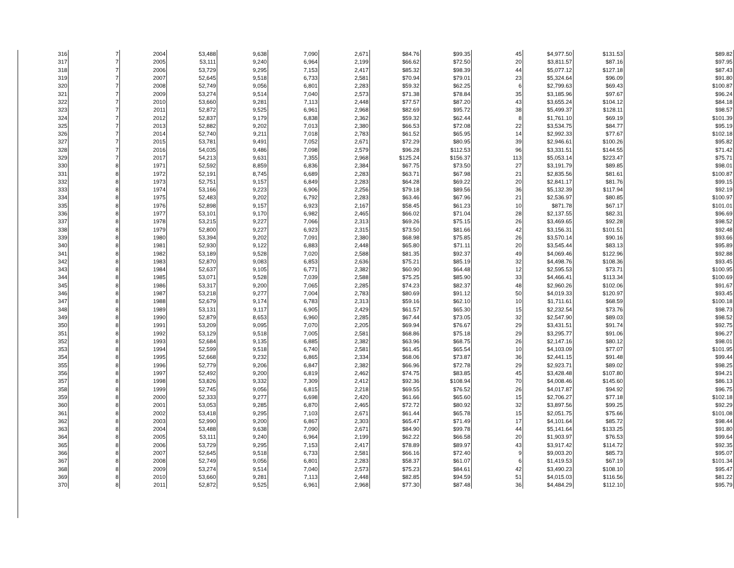| 316 | 7 | 2004 | 53,488 | 9,638 | 7,090 | 2,671 | $84.76 | $99.35 | 45 | $4,977.50 | $131.53 | $89.82 |
| 317 | 7 | 2005 | 53,111 | 9,240 | 6,964 | 2,199 | $66.62 | $72.50 | 20 | $3,811.57 | $87.16 | $97.95 |
| 318 | 7 | 2006 | 53,729 | 9,295 | 7,153 | 2,417 | $85.32 | $98.39 | 44 | $5,077.12 | $127.18 | $87.43 |
| 319 | 7 | 2007 | 52,645 | 9,518 | 6,733 | 2,581 | $70.94 | $79.01 | 23 | $5,324.64 | $96.09 | $91.80 |
| 320 | 7 | 2008 | 52,749 | 9,056 | 6,801 | 2,283 | $59.32 | $62.25 | 6 | $2,799.63 | $69.43 | $100.87 |
| 321 | 7 | 2009 | 53,274 | 9,514 | 7,040 | 2,573 | $71.38 | $78.84 | 35 | $3,185.96 | $97.67 | $96.24 |
| 322 | 7 | 2010 | 53,660 | 9,281 | 7,113 | 2,448 | $77.57 | $87.20 | 43 | $3,655.24 | $104.12 | $84.18 |
| 323 | 7 | 2011 | 52,872 | 9,525 | 6,961 | 2,968 | $82.69 | $95.72 | 38 | $5,499.37 | $128.11 | $98.57 |
| 324 | 7 | 2012 | 52,837 | 9,179 | 6,838 | 2,362 | $59.32 | $62.44 | 8 | $1,761.10 | $69.19 | $101.39 |
| 325 | 7 | 2013 | 52,882 | 9,202 | 7,013 | 2,380 | $66.53 | $72.08 | 22 | $3,534.75 | $84.77 | $95.19 |
| 326 | 7 | 2014 | 52,740 | 9,211 | 7,018 | 2,783 | $61.52 | $65.95 | 14 | $2,992.33 | $77.67 | $102.18 |
| 327 | 7 | 2015 | 53,781 | 9,491 | 7,052 | 2,671 | $72.29 | $80.95 | 39 | $2,946.61 | $100.26 | $95.82 |
| 328 | 7 | 2016 | 54,035 | 9,486 | 7,098 | 2,579 | $96.28 | $112.53 | 96 | $3,331.51 | $144.55 | $71.42 |
| 329 | 7 | 2017 | 54,213 | 9,631 | 7,355 | 2,968 | $125.24 | $156.37 | 113 | $5,053.14 | $223.47 | $75.71 |
| 330 | 8 | 1971 | 52,592 | 8,859 | 6,836 | 2,384 | $67.75 | $73.50 | 27 | $3,191.79 | $89.85 | $98.01 |
| 331 | 8 | 1972 | 52,191 | 8,745 | 6,689 | 2,283 | $63.71 | $67.98 | 21 | $2,835.56 | $81.61 | $100.87 |
| 332 | 8 | 1973 | 52,751 | 9,157 | 6,849 | 2,283 | $64.28 | $69.22 | 20 | $2,841.17 | $81.76 | $99.15 |
| 333 | 8 | 1974 | 53,166 | 9,223 | 6,906 | 2,256 | $79.18 | $89.56 | 36 | $5,132.39 | $117.94 | $92.19 |
| 334 | 8 | 1975 | 52,483 | 9,202 | 6,792 | 2,283 | $63.46 | $67.96 | 21 | $2,536.97 | $80.85 | $100.97 |
| 335 | 8 | 1976 | 52,898 | 9,157 | 6,923 | 2,167 | $58.45 | $61.23 | 10 | $871.78 | $67.17 | $101.01 |
| 336 | 8 | 1977 | 53,101 | 9,170 | 6,982 | 2,465 | $66.02 | $71.04 | 28 | $2,137.55 | $82.31 | $96.69 |
| 337 | 8 | 1978 | 53,215 | 9,227 | 7,066 | 2,313 | $69.26 | $75.15 | 26 | $3,469.65 | $92.28 | $98.52 |
| 338 | 8 | 1979 | 52,800 | 9,227 | 6,923 | 2,315 | $73.50 | $81.66 | 42 | $3,156.31 | $101.51 | $92.48 |
| 339 | 8 | 1980 | 53,394 | 9,202 | 7,091 | 2,380 | $68.98 | $75.85 | 26 | $3,570.14 | $90.16 | $93.66 |
| 340 | 8 | 1981 | 52,930 | 9,122 | 6,883 | 2,448 | $65.80 | $71.11 | 20 | $3,545.44 | $83.13 | $95.89 |
| 341 | 8 | 1982 | 53,189 | 9,528 | 7,020 | 2,588 | $81.35 | $92.37 | 49 | $4,069.46 | $122.96 | $92.88 |
| 342 | 8 | 1983 | 52,870 | 9,083 | 6,853 | 2,636 | $75.21 | $85.19 | 32 | $4,498.76 | $108.36 | $93.45 |
| 343 | 8 | 1984 | 52,637 | 9,105 | 6,771 | 2,382 | $60.90 | $64.48 | 12 | $2,595.53 | $73.71 | $100.95 |
| 344 | 8 | 1985 | 53,071 | 9,528 | 7,039 | 2,588 | $75.25 | $85.90 | 33 | $4,466.41 | $113.34 | $100.69 |
| 345 | 8 | 1986 | 53,317 | 9,200 | 7,065 | 2,285 | $74.23 | $82.37 | 48 | $2,960.26 | $102.06 | $91.67 |
| 346 | 8 | 1987 | 53,218 | 9,277 | 7,004 | 2,783 | $80.69 | $91.12 | 50 | $4,019.33 | $120.97 | $93.45 |
| 347 | 8 | 1988 | 52,679 | 9,174 | 6,783 | 2,313 | $59.16 | $62.10 | 10 | $1,711.61 | $68.59 | $100.18 |
| 348 | 8 | 1989 | 53,131 | 9,117 | 6,905 | 2,429 | $61.57 | $65.30 | 15 | $2,232.54 | $73.76 | $98.73 |
| 349 | 8 | 1990 | 52,879 | 8,653 | 6,960 | 2,285 | $67.44 | $73.05 | 32 | $2,547.90 | $89.03 | $98.52 |
| 350 | 8 | 1991 | 53,209 | 9,095 | 7,070 | 2,205 | $69.94 | $76.67 | 29 | $3,431.51 | $91.74 | $92.75 |
| 351 | 8 | 1992 | 53,129 | 9,518 | 7,005 | 2,581 | $68.86 | $75.18 | 29 | $3,295.77 | $91.06 | $96.27 |
| 352 | 8 | 1993 | 52,684 | 9,135 | 6,885 | 2,382 | $63.96 | $68.75 | 26 | $2,147.16 | $80.12 | $98.01 |
| 353 | 8 | 1994 | 52,599 | 9,518 | 6,740 | 2,581 | $61.45 | $65.54 | 10 | $4,103.09 | $77.07 | $101.95 |
| 354 | 8 | 1995 | 52,668 | 9,232 | 6,865 | 2,334 | $68.06 | $73.87 | 36 | $2,441.15 | $91.48 | $99.44 |
| 355 | 8 | 1996 | 52,779 | 9,206 | 6,847 | 2,382 | $66.96 | $72.78 | 29 | $2,923.71 | $89.02 | $98.25 |
| 356 | 8 | 1997 | 52,492 | 9,200 | 6,819 | 2,462 | $74.75 | $83.85 | 45 | $3,428.48 | $107.80 | $94.21 |
| 357 | 8 | 1998 | 53,826 | 9,332 | 7,309 | 2,412 | $92.36 | $108.94 | 70 | $4,008.46 | $145.60 | $86.13 |
| 358 | 8 | 1999 | 52,745 | 9,056 | 6,815 | 2,218 | $69.55 | $76.52 | 26 | $4,017.87 | $94.92 | $96.75 |
| 359 | 8 | 2000 | 52,333 | 9,277 | 6,698 | 2,420 | $61.66 | $65.60 | 15 | $2,706.27 | $77.18 | $102.18 |
| 360 | 8 | 2001 | 53,053 | 9,285 | 6,870 | 2,465 | $72.72 | $80.92 | 32 | $3,897.56 | $99.25 | $92.29 |
| 361 | 8 | 2002 | 53,418 | 9,295 | 7,103 | 2,671 | $61.44 | $65.78 | 15 | $2,051.75 | $75.66 | $101.08 |
| 362 | 8 | 2003 | 52,990 | 9,200 | 6,867 | 2,303 | $65.47 | $71.49 | 17 | $4,101.64 | $85.72 | $98.44 |
| 363 | 8 | 2004 | 53,488 | 9,638 | 7,090 | 2,671 | $84.90 | $99.78 | 44 | $5,141.64 | $133.25 | $91.80 |
| 364 | 8 | 2005 | 53,111 | 9,240 | 6,964 | 2,199 | $62.22 | $66.58 | 20 | $1,903.97 | $76.53 | $99.64 |
| 365 | 8 | 2006 | 53,729 | 9,295 | 7,153 | 2,417 | $78.89 | $89.97 | 43 | $3,917.42 | $114.72 | $92.35 |
| 366 | 8 | 2007 | 52,645 | 9,518 | 6,733 | 2,581 | $66.16 | $72.40 | 9 | $9,003.20 | $85.73 | $95.07 |
| 367 | 8 | 2008 | 52,749 | 9,056 | 6,801 | 2,283 | $58.37 | $61.07 | 6 | $1,419.53 | $67.19 | $101.34 |
| 368 | 8 | 2009 | 53,274 | 9,514 | 7,040 | 2,573 | $75.23 | $84.61 | 42 | $3,490.23 | $108.10 | $95.47 |
| 369 | 8 | 2010 | 53,660 | 9,281 | 7,113 | 2,448 | $82.85 | $94.59 | 51 | $4,015.03 | $116.56 | $81.22 |
| 370 | 8 | 2011 | 52,872 | 9,525 | 6,961 | 2,968 | $77.30 | $87.48 | 36 | $4,484.29 | $112.10 | $95.79 |